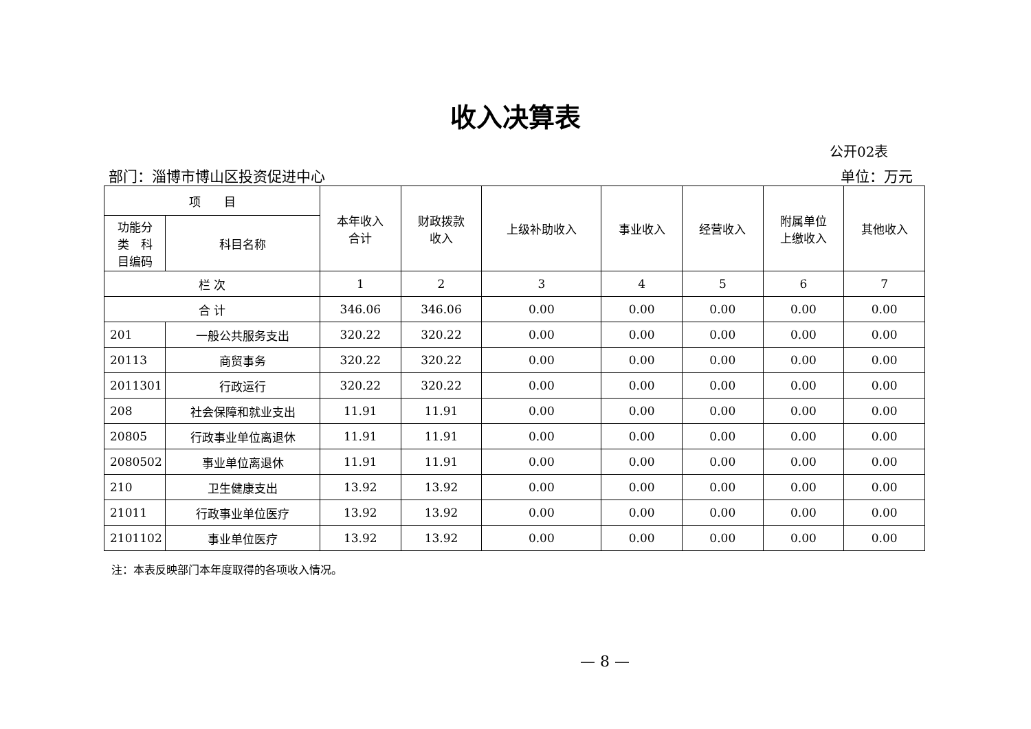收入决算表
公开02表
部门：淄博市博山区投资促进中心 单位：万元
| 项 目 | | 本年收入 合计 | 财政拨款 收入 | 上级补助收入 | 事业收入 | 经营收入 | 附属单位 上缴收入 | 其他收入 |
| --- | --- | --- | --- | --- | --- | --- | --- | --- |
| 功能分 类 科 目编码 | 科目名称 | | | | | | | |
| 栏 次 | | 1 | 2 | 3 | 4 | 5 | 6 | 7 |
| 合 计 | | 346.06 | 346.06 | 0.00 | 0.00 | 0.00 | 0.00 | 0.00 |
| 201 | 一般公共服务支出 | 320.22 | 320.22 | 0.00 | 0.00 | 0.00 | 0.00 | 0.00 |
| 20113 | 商贸事务 | 320.22 | 320.22 | 0.00 | 0.00 | 0.00 | 0.00 | 0.00 |
| 2011301 | 行政运行 | 320.22 | 320.22 | 0.00 | 0.00 | 0.00 | 0.00 | 0.00 |
| 208 | 社会保障和就业支出 | 11.91 | 11.91 | 0.00 | 0.00 | 0.00 | 0.00 | 0.00 |
| 20805 | 行政事业单位离退休 | 11.91 | 11.91 | 0.00 | 0.00 | 0.00 | 0.00 | 0.00 |
| 2080502 | 事业单位离退休 | 11.91 | 11.91 | 0.00 | 0.00 | 0.00 | 0.00 | 0.00 |
| 210 | 卫生健康支出 | 13.92 | 13.92 | 0.00 | 0.00 | 0.00 | 0.00 | 0.00 |
| 21011 | 行政事业单位医疗 | 13.92 | 13.92 | 0.00 | 0.00 | 0.00 | 0.00 | 0.00 |
| 2101102 | 事业单位医疗 | 13.92 | 13.92 | 0.00 | 0.00 | 0.00 | 0.00 | 0.00 |
注：本表反映部门本年度取得的各项收入情况。
— 8 —